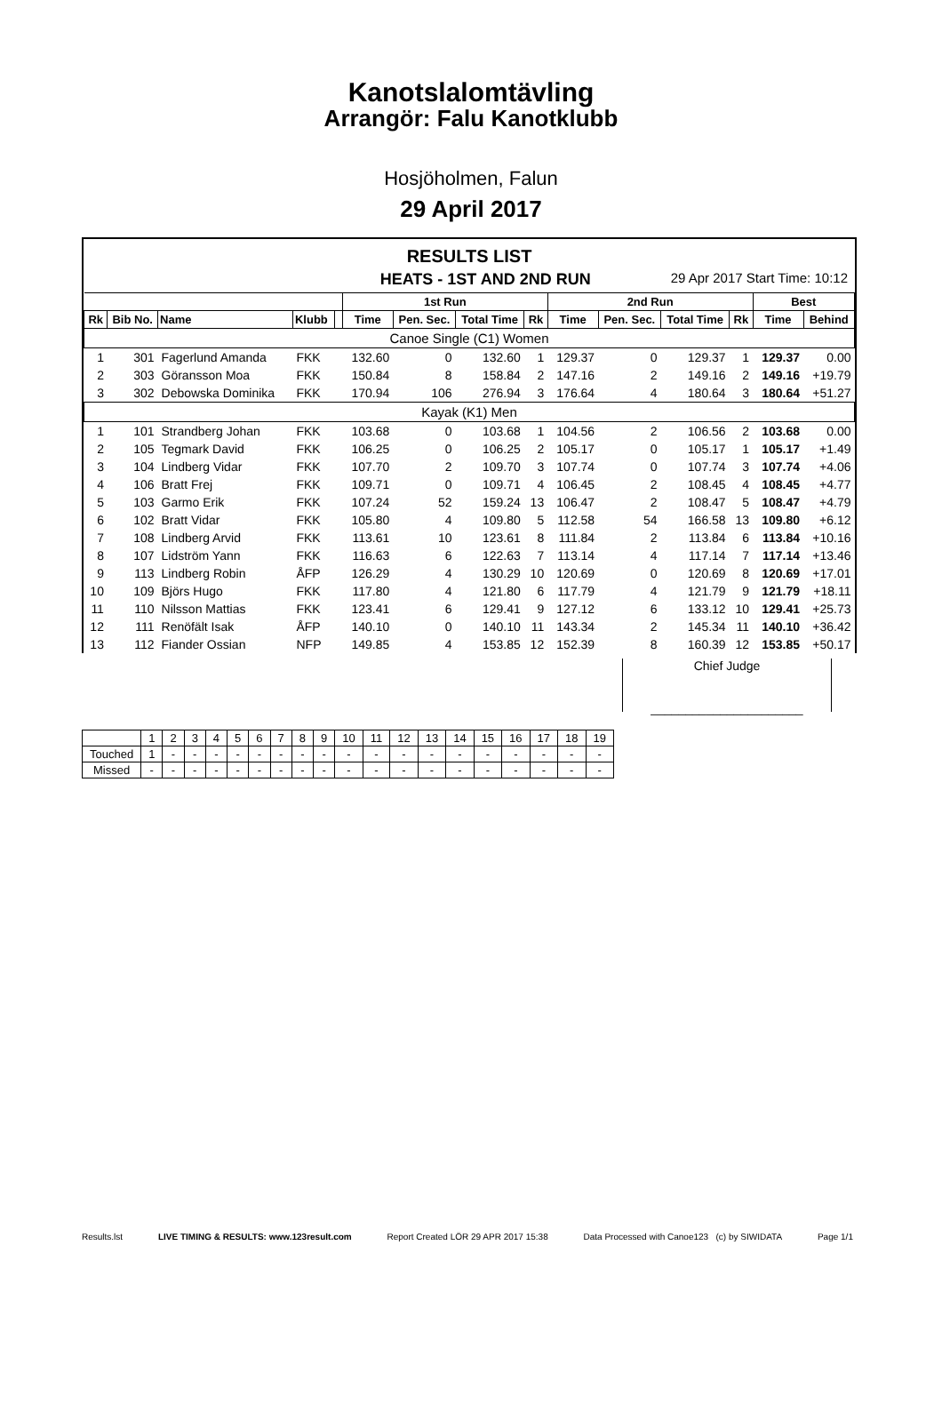Kanotslalomtävling
Arrangör: Falu Kanotklubb
Hosjöholmen, Falun
29 April 2017
RESULTS LIST
HEATS - 1ST AND 2ND RUN 29 Apr 2017 Start Time: 10:12
| | | | | | 1st Run | | | | 2nd Run | | | | Best | |
| --- | --- | --- | --- | --- | --- | --- | --- | --- | --- | --- | --- | --- | --- | --- |
| Rk | Bib No. | Name | Klubb | | Time | Pen. Sec. | Total Time | Rk | Time | Pen. Sec. | Total Time | Rk | Time | Behind |
| Canoe Single (C1) Women | | | | | | | | | | | | | | |
| 1 | 301 | Fagerlund Amanda | FKK | | 132.60 | 0 | 132.60 | 1 | 129.37 | 0 | 129.37 | 1 | 129.37 | 0.00 |
| 2 | 303 | Göransson Moa | FKK | | 150.84 | 8 | 158.84 | 2 | 147.16 | 2 | 149.16 | 2 | 149.16 | +19.79 |
| 3 | 302 | Debowska Dominika | FKK | | 170.94 | 106 | 276.94 | 3 | 176.64 | 4 | 180.64 | 3 | 180.64 | +51.27 |
| Kayak (K1) Men | | | | | | | | | | | | | | |
| 1 | 101 | Strandberg Johan | FKK | | 103.68 | 0 | 103.68 | 1 | 104.56 | 2 | 106.56 | 2 | 103.68 | 0.00 |
| 2 | 105 | Tegmark David | FKK | | 106.25 | 0 | 106.25 | 2 | 105.17 | 0 | 105.17 | 1 | 105.17 | +1.49 |
| 3 | 104 | Lindberg Vidar | FKK | | 107.70 | 2 | 109.70 | 3 | 107.74 | 0 | 107.74 | 3 | 107.74 | +4.06 |
| 4 | 106 | Bratt Frej | FKK | | 109.71 | 0 | 109.71 | 4 | 106.45 | 2 | 108.45 | 4 | 108.45 | +4.77 |
| 5 | 103 | Garmo Erik | FKK | | 107.24 | 52 | 159.24 | 13 | 106.47 | 2 | 108.47 | 5 | 108.47 | +4.79 |
| 6 | 102 | Bratt Vidar | FKK | | 105.80 | 4 | 109.80 | 5 | 112.58 | 54 | 166.58 | 13 | 109.80 | +6.12 |
| 7 | 108 | Lindberg Arvid | FKK | | 113.61 | 10 | 123.61 | 8 | 111.84 | 2 | 113.84 | 6 | 113.84 | +10.16 |
| 8 | 107 | Lidström Yann | FKK | | 116.63 | 6 | 122.63 | 7 | 113.14 | 4 | 117.14 | 7 | 117.14 | +13.46 |
| 9 | 113 | Lindberg Robin | ÅFP | | 126.29 | 4 | 130.29 | 10 | 120.69 | 0 | 120.69 | 8 | 120.69 | +17.01 |
| 10 | 109 | Björs Hugo | FKK | | 117.80 | 4 | 121.80 | 6 | 117.79 | 4 | 121.79 | 9 | 121.79 | +18.11 |
| 11 | 110 | Nilsson Mattias | FKK | | 123.41 | 6 | 129.41 | 9 | 127.12 | 6 | 133.12 | 10 | 129.41 | +25.73 |
| 12 | 111 | Renöfält Isak | ÅFP | | 140.10 | 0 | 140.10 | 11 | 143.34 | 2 | 145.34 | 11 | 140.10 | +36.42 |
| 13 | 112 | Fiander Ossian | NFP | | 149.85 | 4 | 153.85 | 12 | 152.39 | 8 | 160.39 | 12 | 153.85 | +50.17 |
Chief Judge
______________________
| | 1 | 2 | 3 | 4 | 5 | 6 | 7 | 8 | 9 | 10 | 11 | 12 | 13 | 14 | 15 | 16 | 17 | 18 | 19 |
| Touched | 1 | - | - | - | - | - | - | - | - | - | - | - | - | - | - | - | - | - | - |
| Missed | - | - | - | - | - | - | - | - | - | - | - | - | - | - | - | - | - | - | - |
Results.lst LIVE TIMING & RESULTS: www.123result.com Report Created LÖR 29 APR 2017 15:38 Data Processed with Canoe123 (c) by SIWIDATA Page 1/1